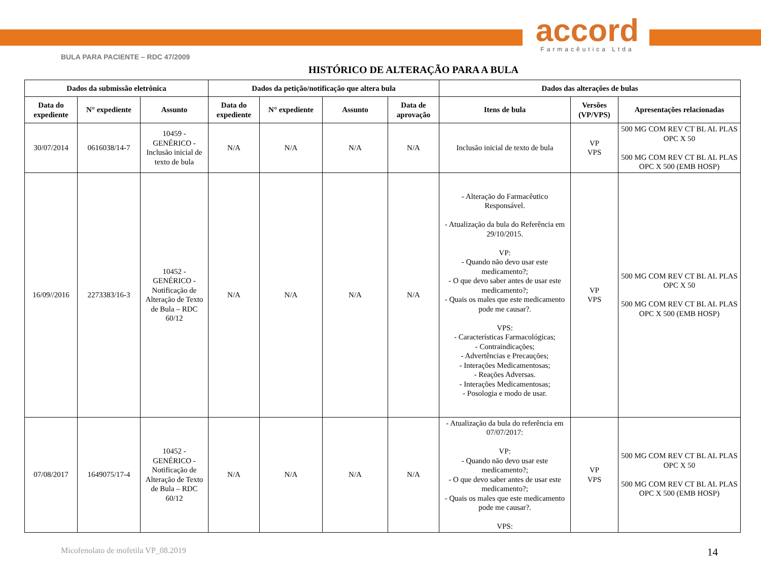accord
Farmacêutica Ltda
BULA PARA PACIENTE – RDC 47/2009
HISTÓRICO DE ALTERAÇÃO PARA A BULA
| Dados da submissão eletrônica | | | Dados da petição/notificação que altera bula | | | | Dados das alterações de bulas | | |
| --- | --- | --- | --- | --- | --- | --- | --- | --- | --- |
| Data do expediente | N° expediente | Assunto | Data do expediente | N° expediente | Assunto | Data de aprovação | Itens de bula | Versões (VP/VPS) | Apresentações relacionadas |
| 30/07/2014 | 0616038/14-7 | 10459 - GENÉRICO - Inclusão inicial de texto de bula | N/A | N/A | N/A | N/A | Inclusão inicial de texto de bula | VP VPS | 500 MG COM REV CT BL AL PLAS OPC X 50 500 MG COM REV CT BL AL PLAS OPC X 500 (EMB HOSP) |
| 16/09//2016 | 2273383/16-3 | 10452 - GENÉRICO - Notificação de Alteração de Texto de Bula – RDC 60/12 | N/A | N/A | N/A | N/A | - Alteração do Farmacêutico Responsável. - Atualização da bula do Referência em 29/10/2015. VP: - Quando não devo usar este medicamento?; - O que devo saber antes de usar este medicamento?; - Quais os males que este medicamento pode me causar?. VPS: - Características Farmacológicas; - Contraindicações; - Advertências e Precauções; - Interações Medicamentosas; - Reações Adversas. - Interações Medicamentosas; - Posologia e modo de usar. | VP VPS | 500 MG COM REV CT BL AL PLAS OPC X 50 500 MG COM REV CT BL AL PLAS OPC X 500 (EMB HOSP) |
| 07/08/2017 | 1649075/17-4 | 10452 - GENÉRICO - Notificação de Alteração de Texto de Bula – RDC 60/12 | N/A | N/A | N/A | N/A | - Atualização da bula do referência em 07/07/2017: VP: - Quando não devo usar este medicamento?; - O que devo saber antes de usar este medicamento?; - Quais os males que este medicamento pode me causar?. VPS: | VP VPS | 500 MG COM REV CT BL AL PLAS OPC X 50 500 MG COM REV CT BL AL PLAS OPC X 500 (EMB HOSP) |
Micofenolato de mofetila VP_08.2019 14